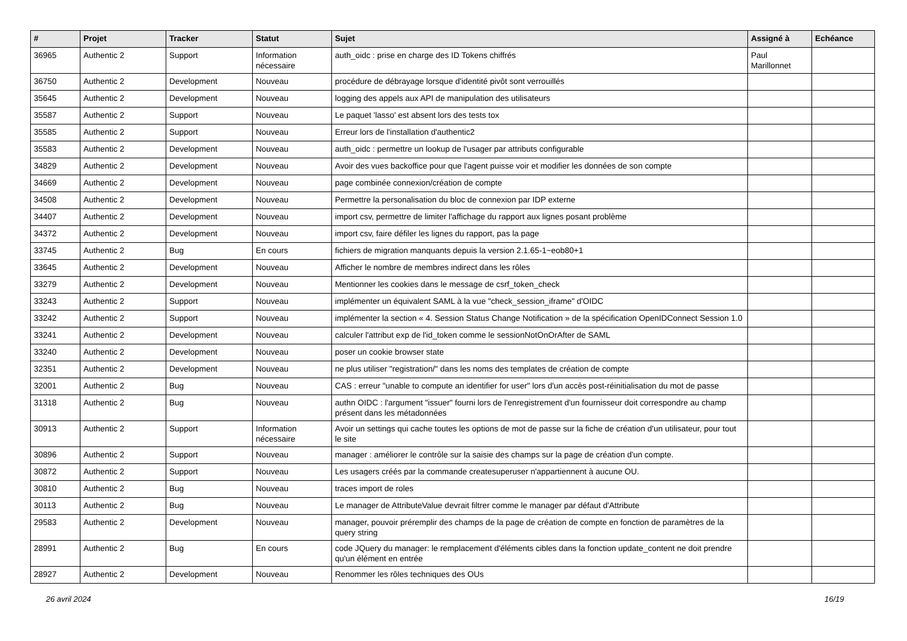| # | Projet | Tracker | Statut | Sujet | Assigné à | Echéance |
| --- | --- | --- | --- | --- | --- | --- |
| 36965 | Authentic 2 | Support | Information nécessaire | auth_oidc : prise en charge des ID Tokens chiffrés | Paul Marillonnet | |
| 36750 | Authentic 2 | Development | Nouveau | procédure de débrayage lorsque d'identité pivôt sont verrouillés | | |
| 35645 | Authentic 2 | Development | Nouveau | logging des appels aux API de manipulation des utilisateurs | | |
| 35587 | Authentic 2 | Support | Nouveau | Le paquet 'lasso' est absent lors des tests tox | | |
| 35585 | Authentic 2 | Support | Nouveau | Erreur lors de l'installation d'authentic2 | | |
| 35583 | Authentic 2 | Development | Nouveau | auth_oidc : permettre un lookup de l'usager par attributs configurable | | |
| 34829 | Authentic 2 | Development | Nouveau | Avoir des vues backoffice pour que l'agent puisse voir et modifier les données de son compte | | |
| 34669 | Authentic 2 | Development | Nouveau | page combinée connexion/création de compte | | |
| 34508 | Authentic 2 | Development | Nouveau | Permettre la personalisation du bloc de connexion par IDP externe | | |
| 34407 | Authentic 2 | Development | Nouveau | import csv, permettre de limiter l'affichage du rapport aux lignes posant problème | | |
| 34372 | Authentic 2 | Development | Nouveau | import csv, faire défiler les lignes du rapport, pas la page | | |
| 33745 | Authentic 2 | Bug | En cours | fichiers de migration manquants depuis la version 2.1.65-1~eob80+1 | | |
| 33645 | Authentic 2 | Development | Nouveau | Afficher le nombre de membres indirect dans les rôles | | |
| 33279 | Authentic 2 | Development | Nouveau | Mentionner les cookies dans le message de csrf_token_check | | |
| 33243 | Authentic 2 | Support | Nouveau | implémenter un équivalent SAML à la vue "check_session_iframe" d'OIDC | | |
| 33242 | Authentic 2 | Support | Nouveau | implémenter la section « 4. Session Status Change Notification » de la spécification OpenIDConnect Session 1.0 | | |
| 33241 | Authentic 2 | Development | Nouveau | calculer l'attribut exp de l'id_token comme le sessionNotOnOrAfter de SAML | | |
| 33240 | Authentic 2 | Development | Nouveau | poser un cookie browser state | | |
| 32351 | Authentic 2 | Development | Nouveau | ne plus utiliser "registration/" dans les noms des templates de création de compte | | |
| 32001 | Authentic 2 | Bug | Nouveau | CAS : erreur "unable to compute an identifier for user" lors d'un accès post-réinitialisation du mot de passe | | |
| 31318 | Authentic 2 | Bug | Nouveau | authn OIDC : l'argument "issuer" fourni lors de l'enregistrement d'un fournisseur doit correspondre au champ présent dans les métadonnées | | |
| 30913 | Authentic 2 | Support | Information nécessaire | Avoir un settings qui cache toutes les options de mot de passe sur la fiche de création d'un utilisateur, pour tout le site | | |
| 30896 | Authentic 2 | Support | Nouveau | manager : améliorer le contrôle sur la saisie des champs sur la page de création d'un compte. | | |
| 30872 | Authentic 2 | Support | Nouveau | Les usagers créés par la commande createsuperuser n'appartiennent à aucune OU. | | |
| 30810 | Authentic 2 | Bug | Nouveau | traces import de roles | | |
| 30113 | Authentic 2 | Bug | Nouveau | Le manager de AttributeValue devrait filtrer comme le manager par défaut d'Attribute | | |
| 29583 | Authentic 2 | Development | Nouveau | manager, pouvoir préremplir des champs de la page de création de compte en fonction de paramètres de la query string | | |
| 28991 | Authentic 2 | Bug | En cours | code JQuery du manager: le remplacement d'éléments cibles dans la fonction update_content ne doit prendre qu'un élément en entrée | | |
| 28927 | Authentic 2 | Development | Nouveau | Renommer les rôles techniques des OUs | | |
26 avril 2024 16/19